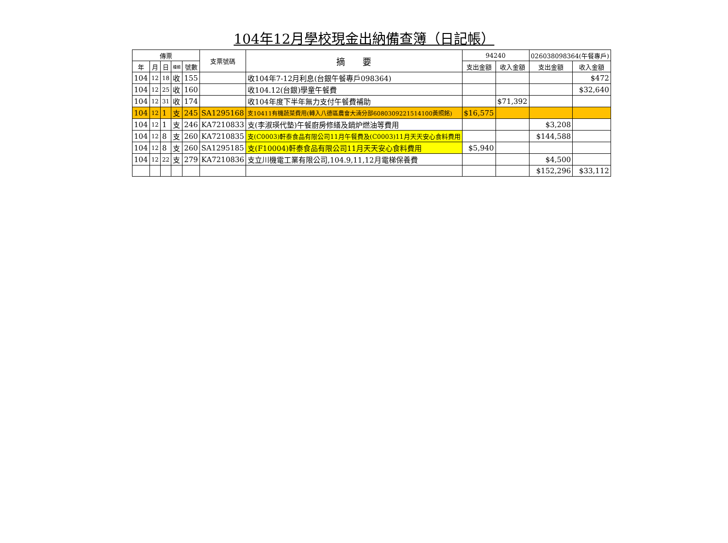104年12月學校現金出納備查簿（日記帳）
| 傳票 | | | | | 支票號碼 | 摘 要 | 94240 | | 026038098364(午餐專戶) | |
| --- | --- | --- | --- | --- | --- | --- | --- | --- | --- | --- |
| 年 | 月 | 日 | 種類 | 號數 | | | 支出金額 | 收入金額 | 支出金額 | 收入金額 |
| 104 | 12 | 18 | 收 | 155 | | 收104年7-12月利息(台銀午餐專戶098364) | | | | $472 |
| 104 | 12 | 25 | 收 | 160 | | 收104.12(台銀)學童午餐費 | | | | $32,640 |
| 104 | 12 | 31 | 收 | 174 | | 收104年度下半年無力支付午餐費補助 | | $71,392 | | |
| 104 | 12 | 1 | 支 | 245 | SA1295168 | 支10411有機蔬菜費用(轉入八德區農會大湳分部6080309221514100黃照銘) | $16,575 | | | |
| 104 | 12 | 1 | 支 | 246 | KA7210833 | 支(李淑瑛代墊)午餐廚房修繕及鍋炉燃油等費用 | | | $3,208 | |
| 104 | 12 | 8 | 支 | 260 | KA7210835 | 支(C0003)軒泰食品有限公司11月午餐費及(C0003)11月天天安心食料費用 | | | $144,588 | |
| 104 | 12 | 8 | 支 | 260 | SA1295185 | 支(F10004)軒泰食品有限公司11月天天安心食料費用 | $5,940 | | | |
| 104 | 12 | 22 | 支 | 279 | KA7210836 | 支立川機電工業有限公司,104.9,11,12月電梯保養費 | | | $4,500 | |
| | | | | | | | | | $152,296 | $33,112 |